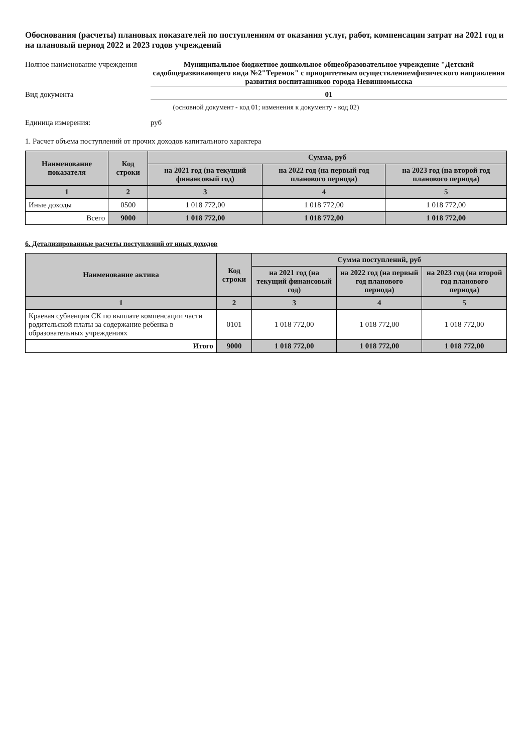Обоснования (расчеты) плановых показателей по поступлениям от оказания услуг, работ, компенсации затрат на 2021 год и на плановый период 2022 и 2023 годов учреждений
Полное наименование учреждения
Муниципальное бюджетное дошкольное общеобразовательное учреждение "Детский садобщеразвивающего вида №2"Теремок" с приоритетным осуществлениемфизического направления развития воспитанников города Невинномысска
Вид документа 01
(основной документ - код 01; изменения к документу - код 02)
Единица измерения: руб
1. Расчет объема поступлений от прочих доходов капитального характера
| Наименование показателя | Код строки | Сумма, руб | | |
| --- | --- | --- | --- | --- |
| | | на 2021 год (на текущий финансовый год) | на 2022 год (на первый год планового периода) | на 2023 год (на второй год планового периода) |
| 1 | 2 | 3 | 4 | 5 |
| Иные доходы | 0500 | 1 018 772,00 | 1 018 772,00 | 1 018 772,00 |
| Всего | 9000 | 1 018 772,00 | 1 018 772,00 | 1 018 772,00 |
6. Детализированные расчеты поступлений от иных доходов
| Наименование актива | Код строки | Сумма поступлений, руб | | |
| --- | --- | --- | --- | --- |
| | | на 2021 год (на текущий финансовый год) | на 2022 год (на первый год планового периода) | на 2023 год (на второй год планового периода) |
| 1 | 2 | 3 | 4 | 5 |
| Краевая субвенция СК по выплате компенсации части родительской платы за содержание ребенка в образовательных учреждениях | 0101 | 1 018 772,00 | 1 018 772,00 | 1 018 772,00 |
| Итого | 9000 | 1 018 772,00 | 1 018 772,00 | 1 018 772,00 |